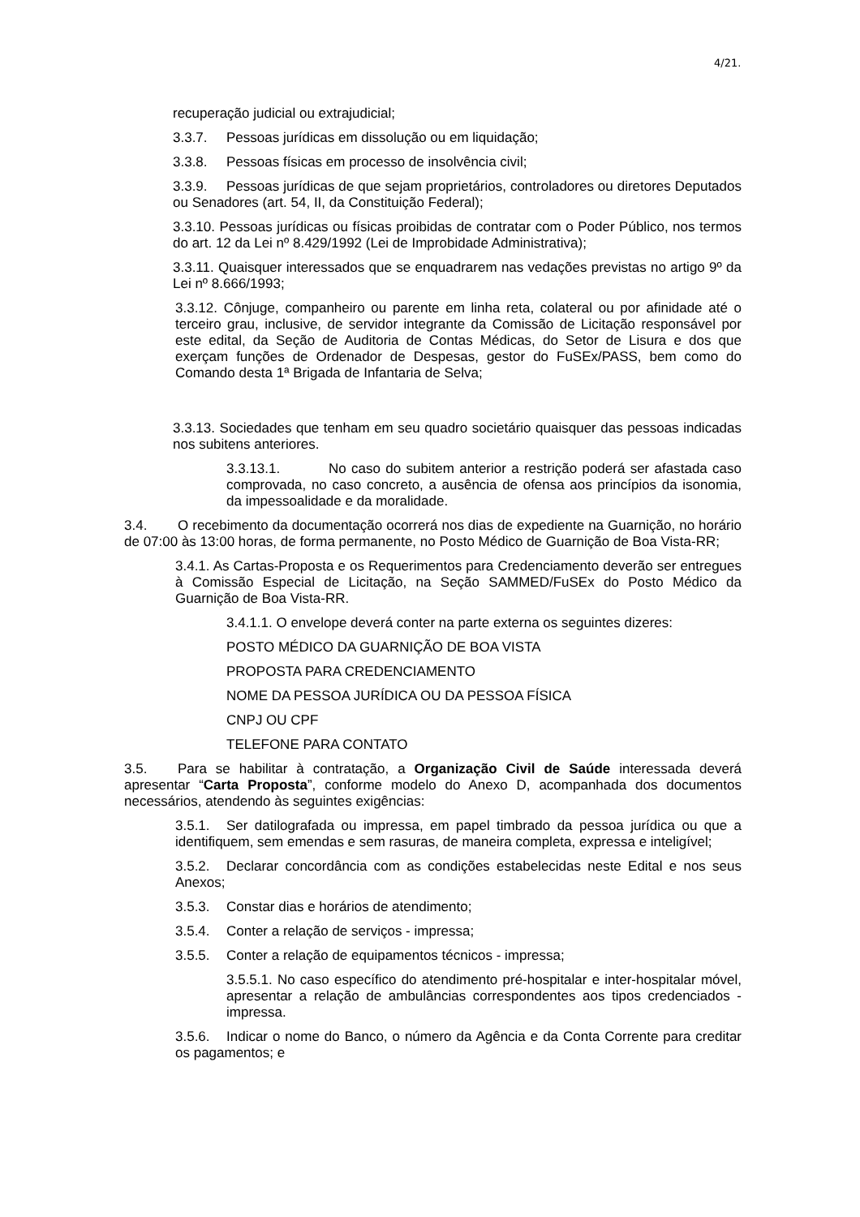4/21.
recuperação judicial ou extrajudicial;
3.3.7. Pessoas jurídicas em dissolução ou em liquidação;
3.3.8. Pessoas físicas em processo de insolvência civil;
3.3.9. Pessoas jurídicas de que sejam proprietários, controladores ou diretores Deputados ou Senadores (art. 54, II, da Constituição Federal);
3.3.10. Pessoas jurídicas ou físicas proibidas de contratar com o Poder Público, nos termos do art. 12 da Lei nº 8.429/1992 (Lei de Improbidade Administrativa);
3.3.11. Quaisquer interessados que se enquadrarem nas vedações previstas no artigo 9º da Lei nº 8.666/1993;
3.3.12. Cônjuge, companheiro ou parente em linha reta, colateral ou por afinidade até o terceiro grau, inclusive, de servidor integrante da Comissão de Licitação responsável por este edital, da Seção de Auditoria de Contas Médicas, do Setor de Lisura e dos que exerçam funções de Ordenador de Despesas, gestor do FuSEx/PASS, bem como do Comando desta 1ª Brigada de Infantaria de Selva;
3.3.13. Sociedades que tenham em seu quadro societário quaisquer das pessoas indicadas nos subitens anteriores.
3.3.13.1. No caso do subitem anterior a restrição poderá ser afastada caso comprovada, no caso concreto, a ausência de ofensa aos princípios da isonomia, da impessoalidade e da moralidade.
3.4. O recebimento da documentação ocorrerá nos dias de expediente na Guarnição, no horário de 07:00 às 13:00 horas, de forma permanente, no Posto Médico de Guarnição de Boa Vista-RR;
3.4.1. As Cartas-Proposta e os Requerimentos para Credenciamento deverão ser entregues à Comissão Especial de Licitação, na Seção SAMMED/FuSEx do Posto Médico da Guarnição de Boa Vista-RR.
3.4.1.1. O envelope deverá conter na parte externa os seguintes dizeres:
POSTO MÉDICO DA GUARNIÇÃO DE BOA VISTA
PROPOSTA PARA CREDENCIAMENTO
NOME DA PESSOA JURÍDICA OU DA PESSOA FÍSICA
CNPJ OU CPF
TELEFONE PARA CONTATO
3.5. Para se habilitar à contratação, a Organização Civil de Saúde interessada deverá apresentar “Carta Proposta”, conforme modelo do Anexo D, acompanhada dos documentos necessários, atendendo às seguintes exigências:
3.5.1. Ser datilografada ou impressa, em papel timbrado da pessoa jurídica ou que a identifiquem, sem emendas e sem rasuras, de maneira completa, expressa e inteligível;
3.5.2. Declarar concordância com as condições estabelecidas neste Edital e nos seus Anexos;
3.5.3. Constar dias e horários de atendimento;
3.5.4. Conter a relação de serviços - impressa;
3.5.5. Conter a relação de equipamentos técnicos - impressa;
3.5.5.1. No caso específico do atendimento pré-hospitalar e inter-hospitalar móvel, apresentar a relação de ambulâncias correspondentes aos tipos credenciados - impressa.
3.5.6. Indicar o nome do Banco, o número da Agência e da Conta Corrente para creditar os pagamentos; e